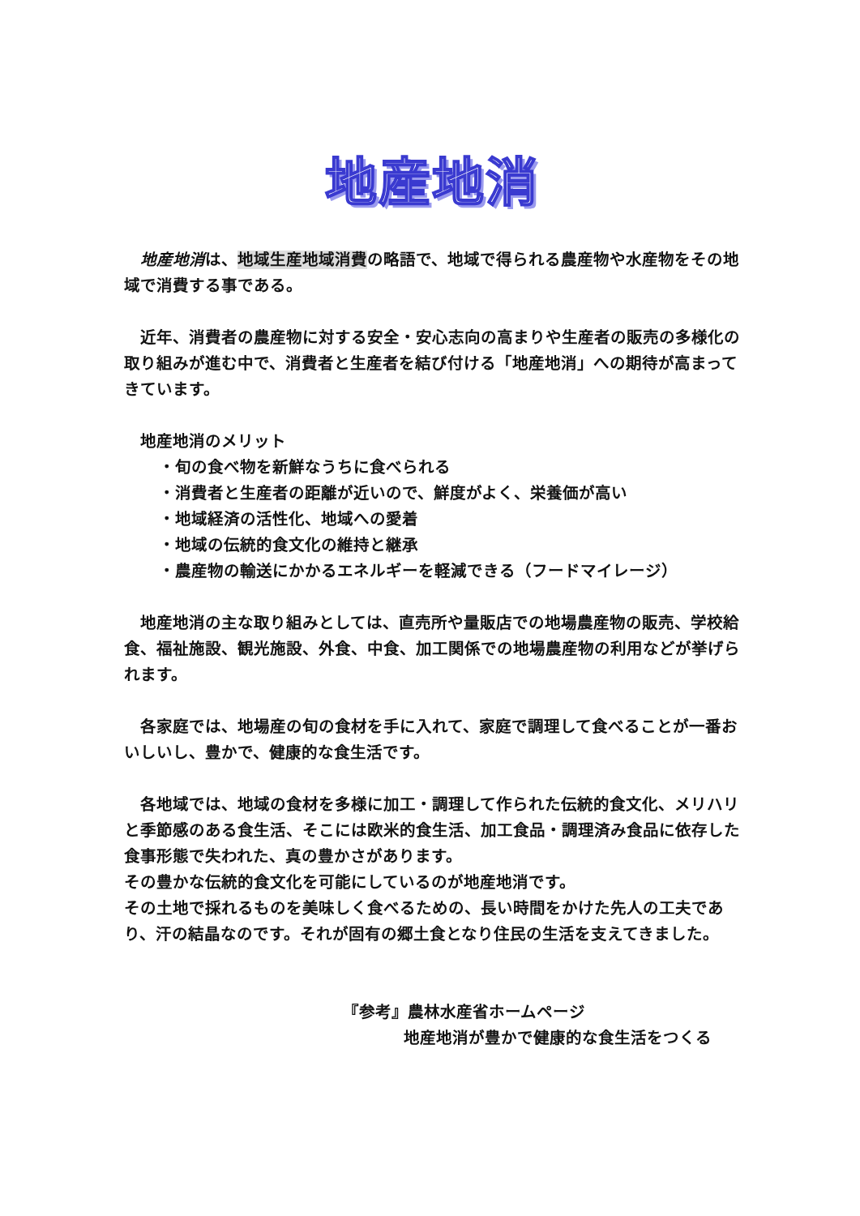地産地消
　地産地消は、地域生産地域消費の略語で、地域で得られる農産物や水産物をその地域で消費する事である。
　近年、消費者の農産物に対する安全・安心志向の高まりや生産者の販売の多様化の取り組みが進む中で、消費者と生産者を結び付ける「地産地消」への期待が高まってきています。
　地産地消のメリット
・旬の食べ物を新鮮なうちに食べられる
・消費者と生産者の距離が近いので、鮮度がよく、栄養価が高い
・地域経済の活性化、地域への愛着
・地域の伝統的食文化の維持と継承
・農産物の輸送にかかるエネルギーを軽減できる（フードマイレージ）
　地産地消の主な取り組みとしては、直売所や量販店での地場農産物の販売、学校給食、福祉施設、観光施設、外食、中食、加工関係での地場農産物の利用などが挙げられます。
　各家庭では、地場産の旬の食材を手に入れて、家庭で調理して食べることが一番おいしいし、豊かで、健康的な食生活です。
　各地域では、地域の食材を多様に加工・調理して作られた伝統的食文化、メリハリと季節感のある食生活、そこには欧米的食生活、加工食品・調理済み食品に依存した食事形態で失われた、真の豊かさがあります。
その豊かな伝統的食文化を可能にしているのが地産地消です。
その土地で採れるものを美味しく食べるための、長い時間をかけた先人の工夫であり、汗の結晶なのです。それが固有の郷土食となり住民の生活を支えてきました。
『参考』農林水産省ホームページ
地産地消が豊かで健康的な食生活をつくる